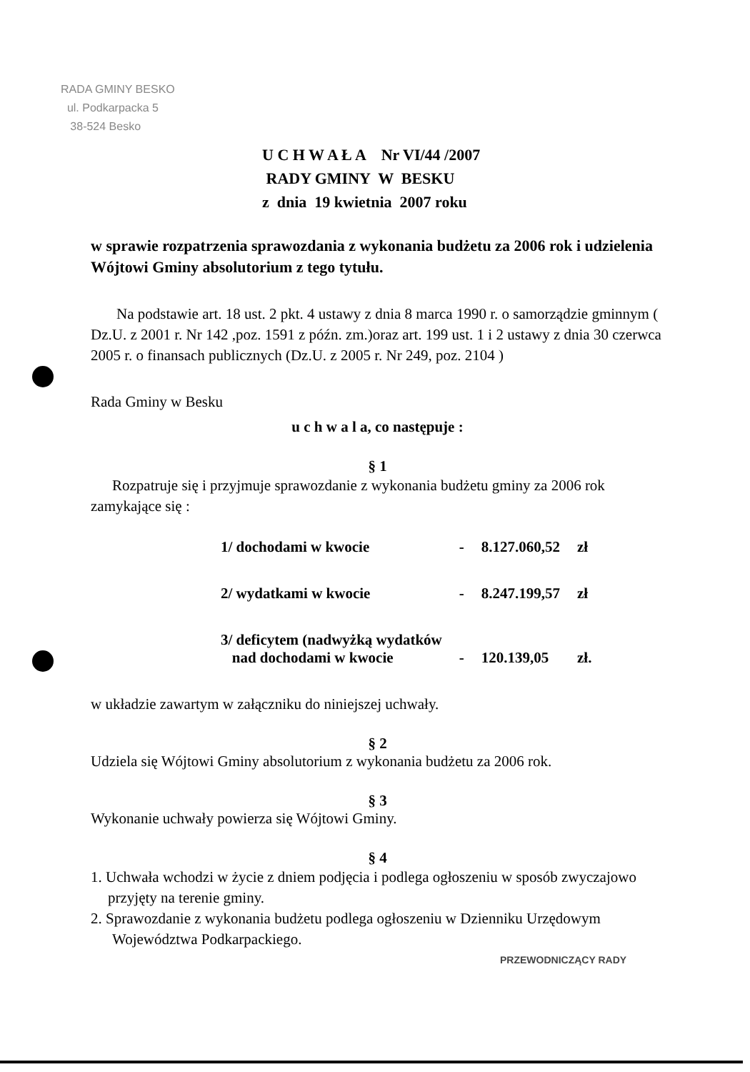RADA GMINY BESKO
ul. Podkarpacka 5
38-524 Besko
U C H W A Ł A Nr VI/44 /2007
RADY GMINY W BESKU
z dnia 19 kwietnia 2007 roku
w sprawie rozpatrzenia sprawozdania z wykonania budżetu za 2006 rok i udzielenia Wójtowi Gminy absolutorium z tego tytułu.
Na podstawie art. 18 ust. 2 pkt. 4 ustawy z dnia 8 marca 1990 r. o samorządzie gminnym ( Dz.U. z 2001 r. Nr 142 ,poz. 1591 z późn. zm.)oraz art. 199 ust. 1 i 2 ustawy z dnia 30 czerwca 2005 r. o finansach publicznych (Dz.U. z 2005 r. Nr 249, poz. 2104 )
Rada Gminy w Besku
u c h w a l a, co następuje :
§ 1
Rozpatruje się i przyjmuje sprawozdanie z wykonania budżetu gminy za 2006 rok zamykające się :
| 1/ dochodami w kwocie | - | 8.127.060,52 | zł |
| 2/ wydatkami w kwocie | - | 8.247.199,57 | zł |
| 3/ deficytem (nadwyżką wydatków nad dochodami w kwocie | - | 120.139,05 | zł. |
w układzie zawartym w załączniku do niniejszej uchwały.
§ 2
Udziela się Wójtowi Gminy absolutorium z wykonania budżetu za 2006 rok.
§ 3
Wykonanie uchwały powierza się Wójtowi Gminy.
§ 4
1. Uchwała wchodzi w życie z dniem podjęcia i podlega ogłoszeniu w sposób zwyczajowo przyjęty na terenie gminy.
2. Sprawozdanie z wykonania budżetu podlega ogłoszeniu w Dzienniku Urzędowym Województwa Podkarpackiego.
PRZEWODNICZĄCY RADY